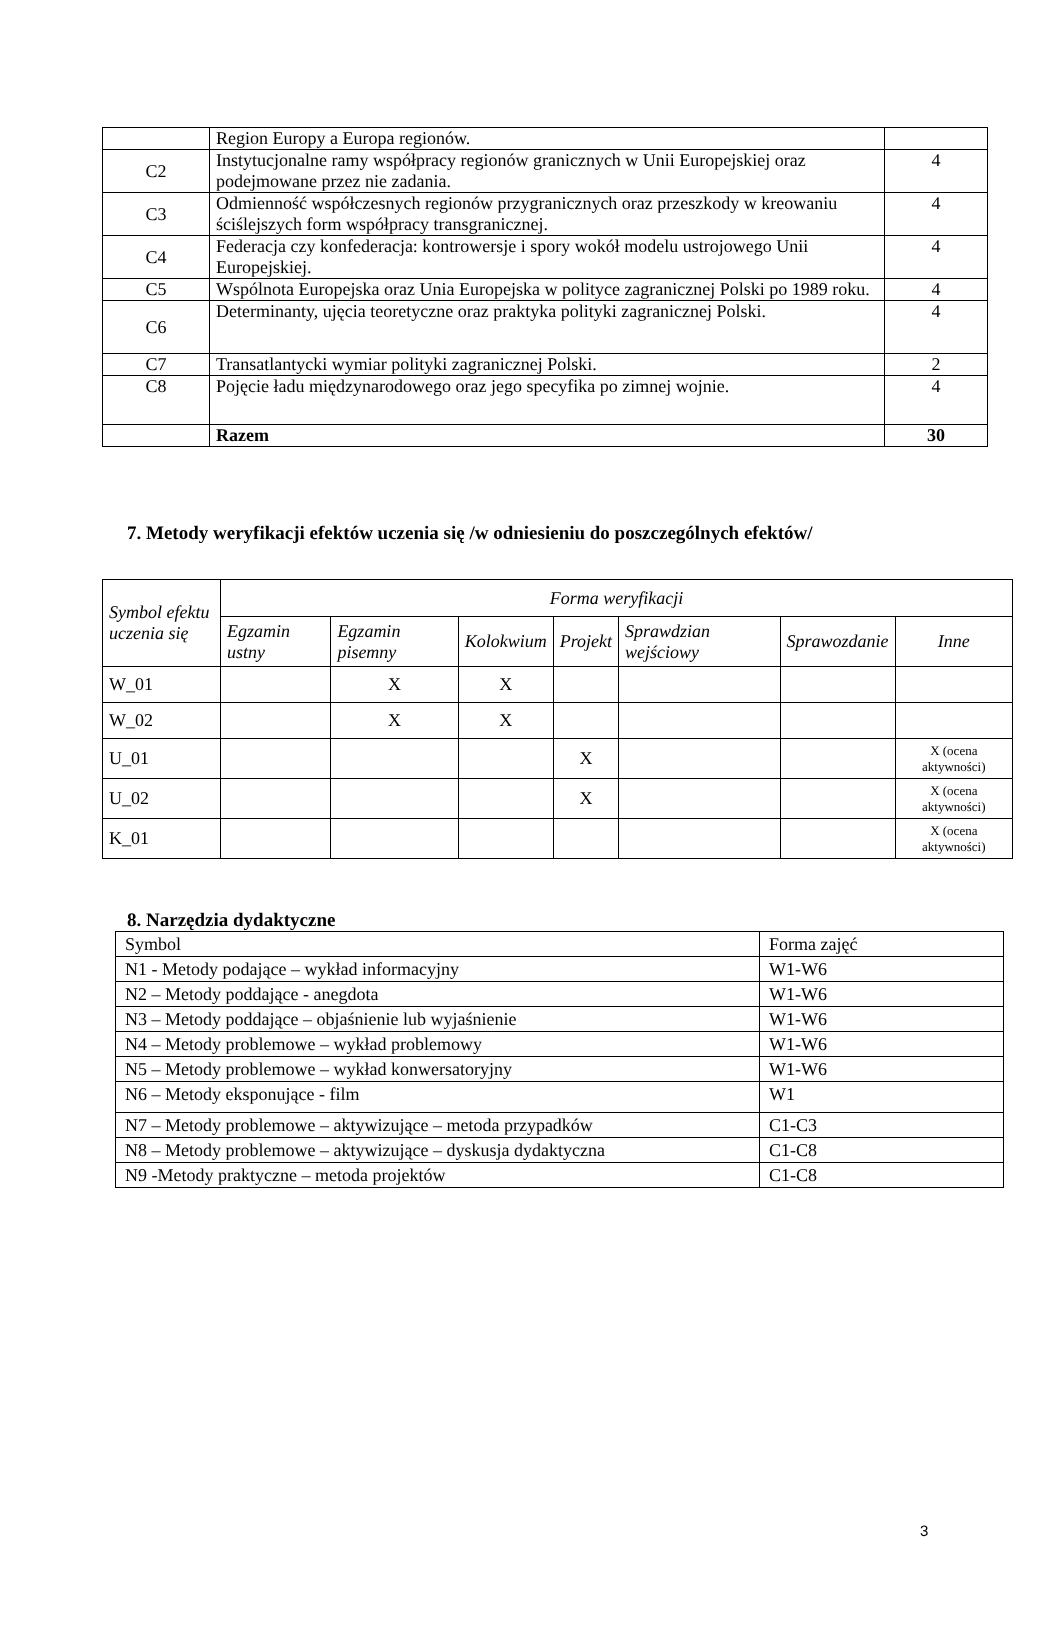| | Region Europy a Europa regionów. | |
| C2 | Instytucjonalne ramy współpracy regionów granicznych w Unii Europejskiej oraz podejmowane przez nie zadania. | 4 |
| C3 | Odmienność współczesnych regionów przygranicznych oraz przeszkody w kreowaniu ściślejszych form współpracy transgranicznej. | 4 |
| C4 | Federacja czy konfederacja: kontrowersje i spory wokół modelu ustrojowego Unii Europejskiej. | 4 |
| C5 | Wspólnota Europejska oraz Unia Europejska w polityce zagranicznej Polski po 1989 roku. | 4 |
| C6 | Determinanty, ujęcia teoretyczne oraz praktyka polityki zagranicznej Polski. | 4 |
| C7 | Transatlantycki wymiar polityki zagranicznej Polski. | 2 |
| C8 | Pojęcie ładu międzynarodowego oraz jego specyfika po zimnej wojnie. | 4 |
| | Razem | 30 |
7. Metody weryfikacji efektów uczenia się /w odniesieniu do poszczególnych efektów/
| Symbol efektu uczenia się | Forma weryfikacji | | | | | | |
| --- | --- | --- | --- | --- | --- | --- | --- |
| | Egzamin ustny | Egzamin pisemny | Kolokwium | Projekt | Sprawdzian wejściowy | Sprawozdanie | Inne |
| W_01 | | X | X | | | | |
| W_02 | | X | X | | | | |
| U_01 | | | | X | | | X (ocena aktywności) |
| U_02 | | | | X | | | X (ocena aktywności) |
| K_01 | | | | | | | X (ocena aktywności) |
8. Narzędzia dydaktyczne
| Symbol | Forma zajęć |
| N1 - Metody podające – wykład informacyjny | W1-W6 |
| N2 – Metody poddające - anegdota | W1-W6 |
| N3 – Metody poddające – objaśnienie lub wyjaśnienie | W1-W6 |
| N4 – Metody problemowe – wykład problemowy | W1-W6 |
| N5 – Metody problemowe – wykład konwersatoryjny | W1-W6 |
| N6 – Metody eksponujące - film | W1 |
| N7 – Metody problemowe – aktywizujące – metoda przypadków | C1-C3 |
| N8 – Metody problemowe – aktywizujące – dyskusja dydaktyczna | C1-C8 |
| N9 -Metody praktyczne – metoda projektów | C1-C8 |
3